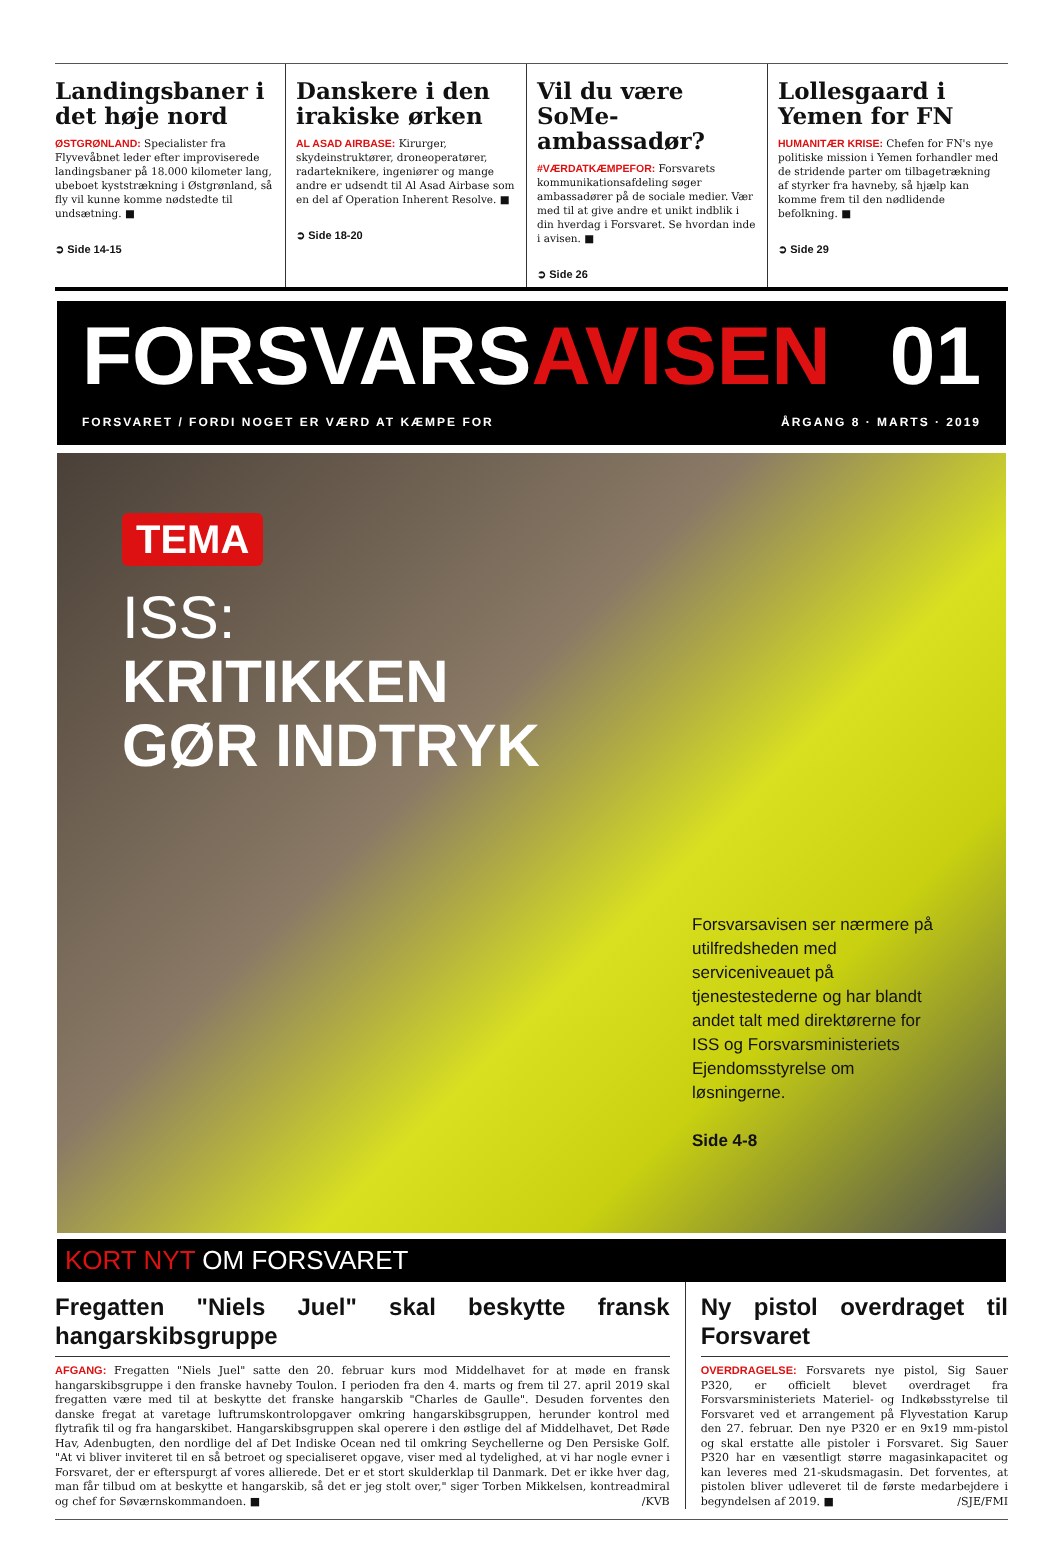Landingsbaner i det høje nord
ØSTGRØNLAND: Specialister fra Flyvevåbnet leder efter improviserede landingsbaner på 18.000 kilometer lang, ubeboet kyststrækning i Østgrønland, så fly vil kunne komme nødstedte til undsætning. ■
➲ Side 14-15
Danskere i den irakiske ørken
AL ASAD AIRBASE: Kirurger, skydeinstruktører, droneoperatører, radarteknikere, ingeniører og mange andre er udsendt til Al Asad Airbase som en del af Operation Inherent Resolve. ■
➲ Side 18-20
Vil du være SoMe-ambassadør?
#VÆRDATKÆMPEFOR: Forsvarets kommunikationsafdeling søger ambassadører på de sociale medier. Vær med til at give andre et unikt indblik i din hverdag i Forsvaret. Se hvordan inde i avisen. ■
➲ Side 26
Lollesgaard i Yemen for FN
HUMANITÆR KRISE: Chefen for FN's nye politiske mission i Yemen forhandler med de stridende parter om tilbagetrækning af styrker fra havneby, så hjælp kan komme frem til den nødlidende befolkning. ■
➲ Side 29
FORSVARSAVISEN 01
FORSVARET / FORDI NOGET ER VÆRD AT KÆMPE FOR ÅRGANG 8 · MARTS · 2019
TEMA
ISS:
KRITIKKEN
GØR INDTRYK
Forsvarsavisen ser nærmere på utilfredsheden med serviceniveauet på tjenestestederne og har blandt andet talt med direktørerne for ISS og Forsvarsministeriets Ejendomsstyrelse om løsningerne.
Side 4-8
KORT NYT OM FORSVARET
Fregatten "Niels Juel" skal beskytte fransk hangarskibsgruppe
AFGANG: Fregatten "Niels Juel" satte den 20. februar kurs mod Middelhavet for at møde en fransk hangarskibsgruppe i den franske havneby Toulon. I perioden fra den 4. marts og frem til 27. april 2019 skal fregatten være med til at beskytte det franske hangarskib "Charles de Gaulle". Desuden forventes den danske fregat at varetage luftrumskontrolopgaver omkring hangarskibsgruppen, herunder kontrol med flytrafik til og fra hangarskibet. Hangarskibsgruppen skal operere i den østlige del af Middelhavet, Det Røde Hav, Adenbugten, den nordlige del af Det Indiske Ocean ned til omkring Seychellerne og Den Persiske Golf. "At vi bliver inviteret til en så betroet og specialiseret opgave, viser med al tydelighed, at vi har nogle evner i Forsvaret, der er efterspurgt af vores allierede. Det er et stort skulderklap til Danmark. Det er ikke hver dag, man får tilbud om at beskytte et hangarskib, så det er jeg stolt over," siger Torben Mikkelsen, kontreadmiral og chef for Søværnskommandoen. ■ /KVB
Ny pistol overdraget til Forsvaret
OVERDRAGELSE: Forsvarets nye pistol, Sig Sauer P320, er officielt blevet overdraget fra Forsvarsministeriets Materiel- og Indkøbsstyrelse til Forsvaret ved et arrangement på Flyvestation Karup den 27. februar. Den nye P320 er en 9x19 mm-pistol og skal erstatte alle pistoler i Forsvaret. Sig Sauer P320 har en væsentligt større magasinkapacitet og kan leveres med 21-skudsmagasin. Det forventes, at pistolen bliver udleveret til de første medarbejdere i begyndelsen af 2019. ■ /SJE/FMI